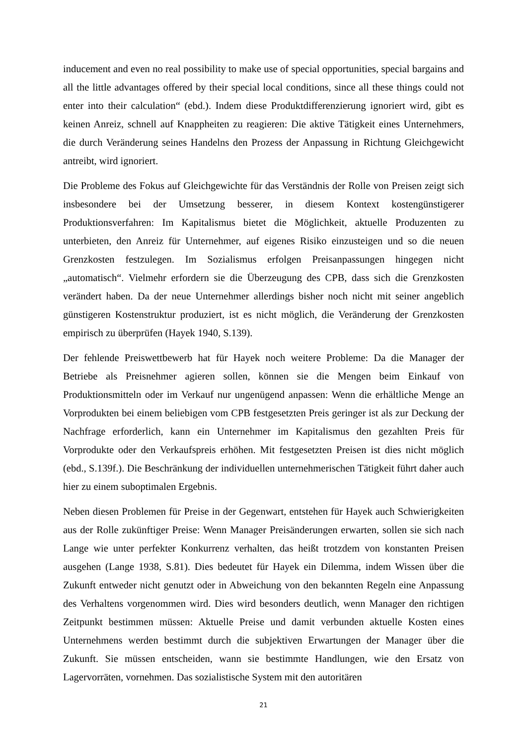inducement and even no real possibility to make use of special opportunities, special bargains and all the little advantages offered by their special local conditions, since all these things could not enter into their calculation“ (ebd.). Indem diese Produktdifferenzierung ignoriert wird, gibt es keinen Anreiz, schnell auf Knappheiten zu reagieren: Die aktive Tätigkeit eines Unternehmers, die durch Veränderung seines Handelns den Prozess der Anpassung in Richtung Gleichgewicht antreibt, wird ignoriert.
Die Probleme des Fokus auf Gleichgewichte für das Verständnis der Rolle von Preisen zeigt sich insbesondere bei der Umsetzung besserer, in diesem Kontext kostengünstigerer Produktionsverfahren: Im Kapitalismus bietet die Möglichkeit, aktuelle Produzenten zu unterbieten, den Anreiz für Unternehmer, auf eigenes Risiko einzusteigen und so die neuen Grenzkosten festzulegen. Im Sozialismus erfolgen Preisanpassungen hingegen nicht „automatisch“. Vielmehr erfordern sie die Überzeugung des CPB, dass sich die Grenzkosten verändert haben. Da der neue Unternehmer allerdings bisher noch nicht mit seiner angeblich günstigeren Kostenstruktur produziert, ist es nicht möglich, die Veränderung der Grenzkosten empirisch zu überprüfen (Hayek 1940, S.139).
Der fehlende Preiswettbewerb hat für Hayek noch weitere Probleme: Da die Manager der Betriebe als Preisnehmer agieren sollen, können sie die Mengen beim Einkauf von Produktionsmitteln oder im Verkauf nur ungenügend anpassen: Wenn die erhältliche Menge an Vorprodukten bei einem beliebigen vom CPB festgesetzten Preis geringer ist als zur Deckung der Nachfrage erforderlich, kann ein Unternehmer im Kapitalismus den gezahlten Preis für Vorprodukte oder den Verkaufspreis erhöhen. Mit festgesetzten Preisen ist dies nicht möglich (ebd., S.139f.). Die Beschränkung der individuellen unternehmerischen Tätigkeit führt daher auch hier zu einem suboptimalen Ergebnis.
Neben diesen Problemen für Preise in der Gegenwart, entstehen für Hayek auch Schwierigkeiten aus der Rolle zukünftiger Preise: Wenn Manager Preisänderungen erwarten, sollen sie sich nach Lange wie unter perfekter Konkurrenz verhalten, das heißt trotzdem von konstanten Preisen ausgehen (Lange 1938, S.81). Dies bedeutet für Hayek ein Dilemma, indem Wissen über die Zukunft entweder nicht genutzt oder in Abweichung von den bekannten Regeln eine Anpassung des Verhaltens vorgenommen wird. Dies wird besonders deutlich, wenn Manager den richtigen Zeitpunkt bestimmen müssen: Aktuelle Preise und damit verbunden aktuelle Kosten eines Unternehmens werden bestimmt durch die subjektiven Erwartungen der Manager über die Zukunft. Sie müssen entscheiden, wann sie bestimmte Handlungen, wie den Ersatz von Lagervorräten, vornehmen. Das sozialistische System mit den autoritären
21